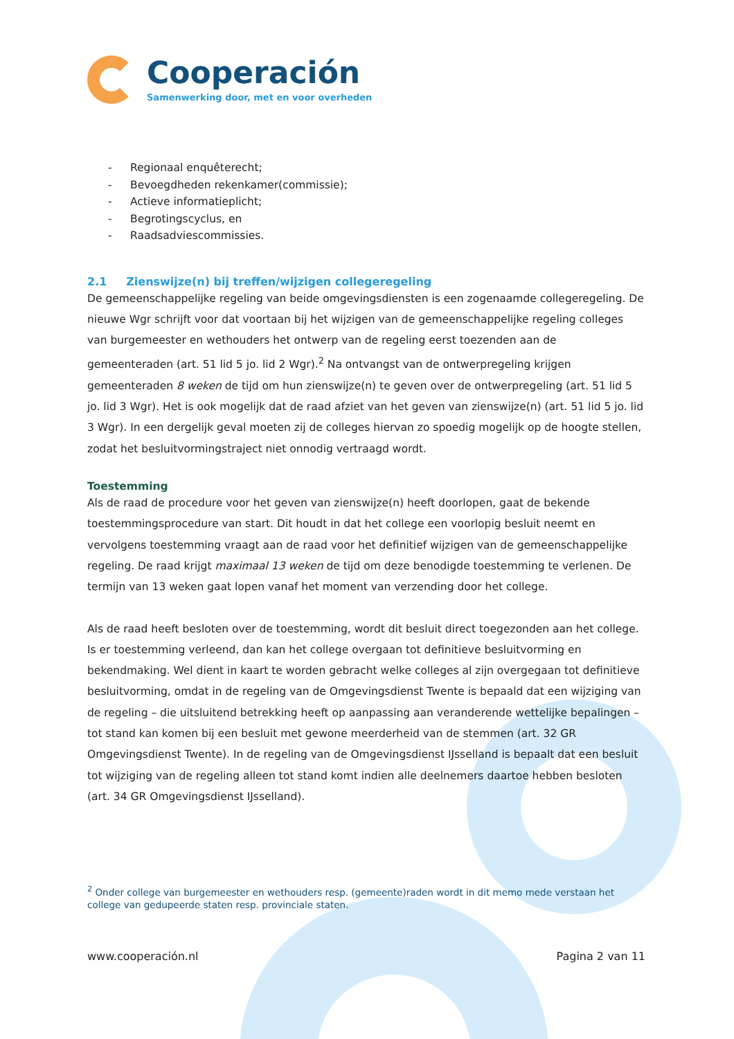Cooperación
Samenwerking door, met en voor overheden
- Regionaal enquêterecht;
- Bevoegdheden rekenkamer(commissie);
- Actieve informatieplicht;
- Begrotingscyclus, en
- Raadsadviescommissies.
2.1 Zienswijze(n) bij treffen/wijzigen collegeregeling
De gemeenschappelijke regeling van beide omgevingsdiensten is een zogenaamde collegeregeling. De nieuwe Wgr schrijft voor dat voortaan bij het wijzigen van de gemeenschappelijke regeling colleges van burgemeester en wethouders het ontwerp van de regeling eerst toezenden aan de gemeenteraden (art. 51 lid 5 jo. lid 2 Wgr).<sup>2</sup> Na ontvangst van de ontwerpregeling krijgen gemeenteraden 8 weken de tijd om hun zienswijze(n) te geven over de ontwerpregeling (art. 51 lid 5 jo. lid 3 Wgr). Het is ook mogelijk dat de raad afziet van het geven van zienswijze(n) (art. 51 lid 5 jo. lid 3 Wgr). In een dergelijk geval moeten zij de colleges hiervan zo spoedig mogelijk op de hoogte stellen, zodat het besluitvormingstraject niet onnodig vertraagd wordt.
Toestemming
Als de raad de procedure voor het geven van zienswijze(n) heeft doorlopen, gaat de bekende toestemmingsprocedure van start. Dit houdt in dat het college een voorlopig besluit neemt en vervolgens toestemming vraagt aan de raad voor het definitief wijzigen van de gemeenschappelijke regeling. De raad krijgt maximaal 13 weken de tijd om deze benodigde toestemming te verlenen. De termijn van 13 weken gaat lopen vanaf het moment van verzending door het college.
Als de raad heeft besloten over de toestemming, wordt dit besluit direct toegezonden aan het college. Is er toestemming verleend, dan kan het college overgaan tot definitieve besluitvorming en bekendmaking. Wel dient in kaart te worden gebracht welke colleges al zijn overgegaan tot definitieve besluitvorming, omdat in de regeling van de Omgevingsdienst Twente is bepaald dat een wijziging van de regeling – die uitsluitend betrekking heeft op aanpassing aan veranderende wettelijke bepalingen – tot stand kan komen bij een besluit met gewone meerderheid van de stemmen (art. 32 GR Omgevingsdienst Twente). In de regeling van de Omgevingsdienst IJsselland is bepaalt dat een besluit tot wijziging van de regeling alleen tot stand komt indien alle deelnemers daartoe hebben besloten (art. 34 GR Omgevingsdienst IJsselland).
<sup>2</sup> Onder college van burgemeester en wethouders resp. (gemeente)raden wordt in dit memo mede verstaan het college van gedupeerde staten resp. provinciale staten.
www.cooperación.nl Pagina 2 van 11